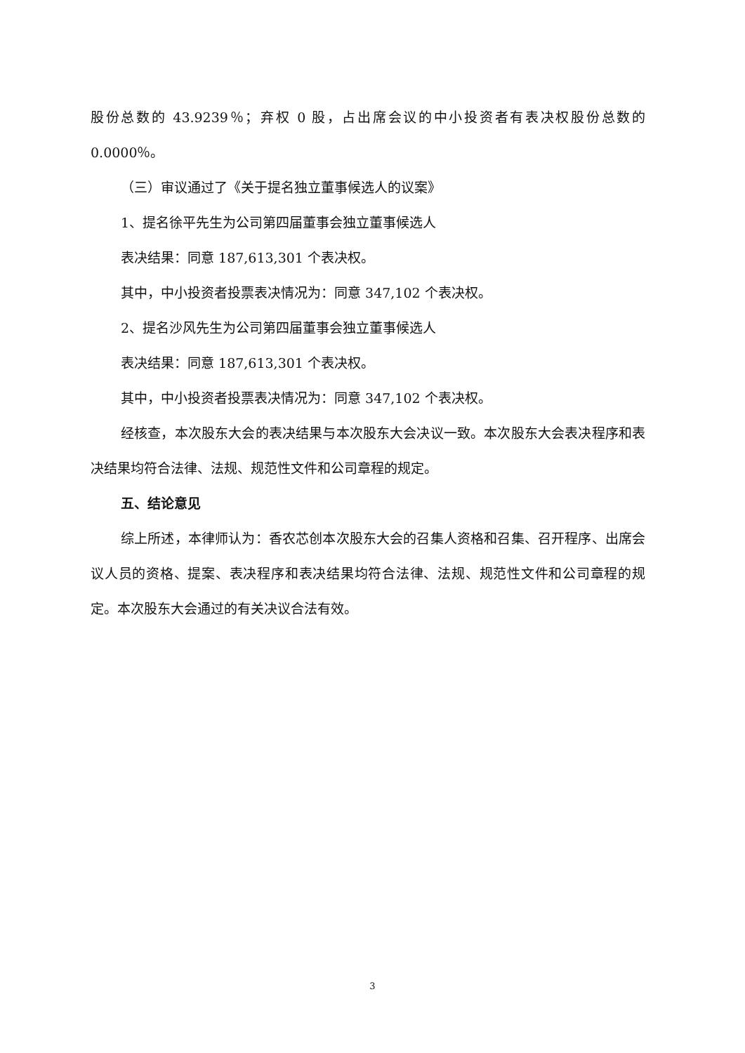股份总数的 43.9239％；弃权 0 股，占出席会议的中小投资者有表决权股份总数的0.0000％。
（三）审议通过了《关于提名独立董事候选人的议案》
1、提名徐平先生为公司第四届董事会独立董事候选人
表决结果：同意 187,613,301 个表决权。
其中，中小投资者投票表决情况为：同意 347,102 个表决权。
2、提名沙风先生为公司第四届董事会独立董事候选人
表决结果：同意 187,613,301 个表决权。
其中，中小投资者投票表决情况为：同意 347,102 个表决权。
经核查，本次股东大会的表决结果与本次股东大会决议一致。本次股东大会表决程序和表决结果均符合法律、法规、规范性文件和公司章程的规定。
五、结论意见
综上所述，本律师认为：香农芯创本次股东大会的召集人资格和召集、召开程序、出席会议人员的资格、提案、表决程序和表决结果均符合法律、法规、规范性文件和公司章程的规定。本次股东大会通过的有关决议合法有效。
3